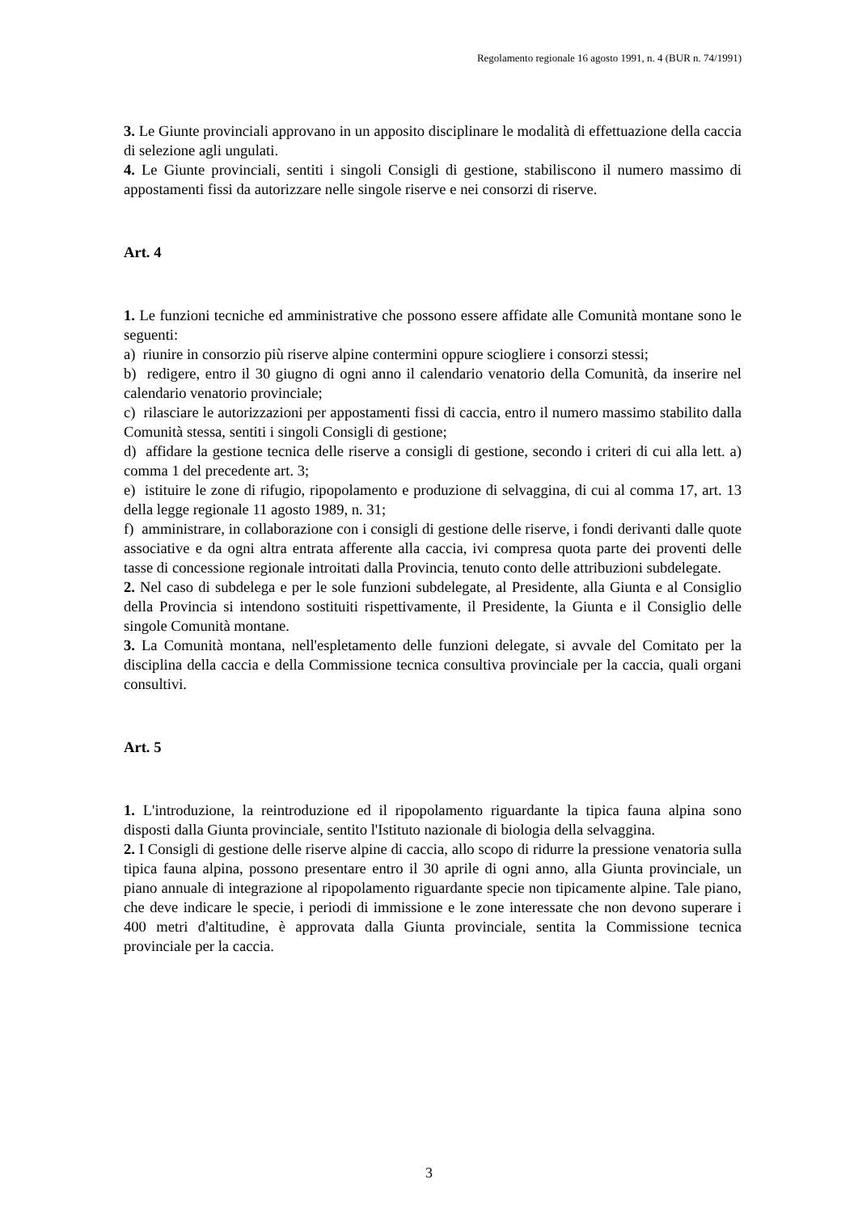Regolamento regionale 16 agosto 1991, n. 4 (BUR n. 74/1991)
3. Le Giunte provinciali approvano in un apposito disciplinare le modalità di effettuazione della caccia di selezione agli ungulati.
4. Le Giunte provinciali, sentiti i singoli Consigli di gestione, stabiliscono il numero massimo di appostamenti fissi da autorizzare nelle singole riserve e nei consorzi di riserve.
Art. 4
1. Le funzioni tecniche ed amministrative che possono essere affidate alle Comunità montane sono le seguenti:
a) riunire in consorzio più riserve alpine contermini oppure sciogliere i consorzi stessi;
b) redigere, entro il 30 giugno di ogni anno il calendario venatorio della Comunità, da inserire nel calendario venatorio provinciale;
c) rilasciare le autorizzazioni per appostamenti fissi di caccia, entro il numero massimo stabilito dalla Comunità stessa, sentiti i singoli Consigli di gestione;
d) affidare la gestione tecnica delle riserve a consigli di gestione, secondo i criteri di cui alla lett. a) comma 1 del precedente art. 3;
e) istituire le zone di rifugio, ripopolamento e produzione di selvaggina, di cui al comma 17, art. 13 della legge regionale 11 agosto 1989, n. 31;
f) amministrare, in collaborazione con i consigli di gestione delle riserve, i fondi derivanti dalle quote associative e da ogni altra entrata afferente alla caccia, ivi compresa quota parte dei proventi delle tasse di concessione regionale introitati dalla Provincia, tenuto conto delle attribuzioni subdelegate.
2. Nel caso di subdelega e per le sole funzioni subdelegate, al Presidente, alla Giunta e al Consiglio della Provincia si intendono sostituiti rispettivamente, il Presidente, la Giunta e il Consiglio delle singole Comunità montane.
3. La Comunità montana, nell'espletamento delle funzioni delegate, si avvale del Comitato per la disciplina della caccia e della Commissione tecnica consultiva provinciale per la caccia, quali organi consultivi.
Art. 5
1. L'introduzione, la reintroduzione ed il ripopolamento riguardante la tipica fauna alpina sono disposti dalla Giunta provinciale, sentito l'Istituto nazionale di biologia della selvaggina.
2. I Consigli di gestione delle riserve alpine di caccia, allo scopo di ridurre la pressione venatoria sulla tipica fauna alpina, possono presentare entro il 30 aprile di ogni anno, alla Giunta provinciale, un piano annuale di integrazione al ripopolamento riguardante specie non tipicamente alpine. Tale piano, che deve indicare le specie, i periodi di immissione e le zone interessate che non devono superare i 400 metri d'altitudine, è approvata dalla Giunta provinciale, sentita la Commissione tecnica provinciale per la caccia.
3